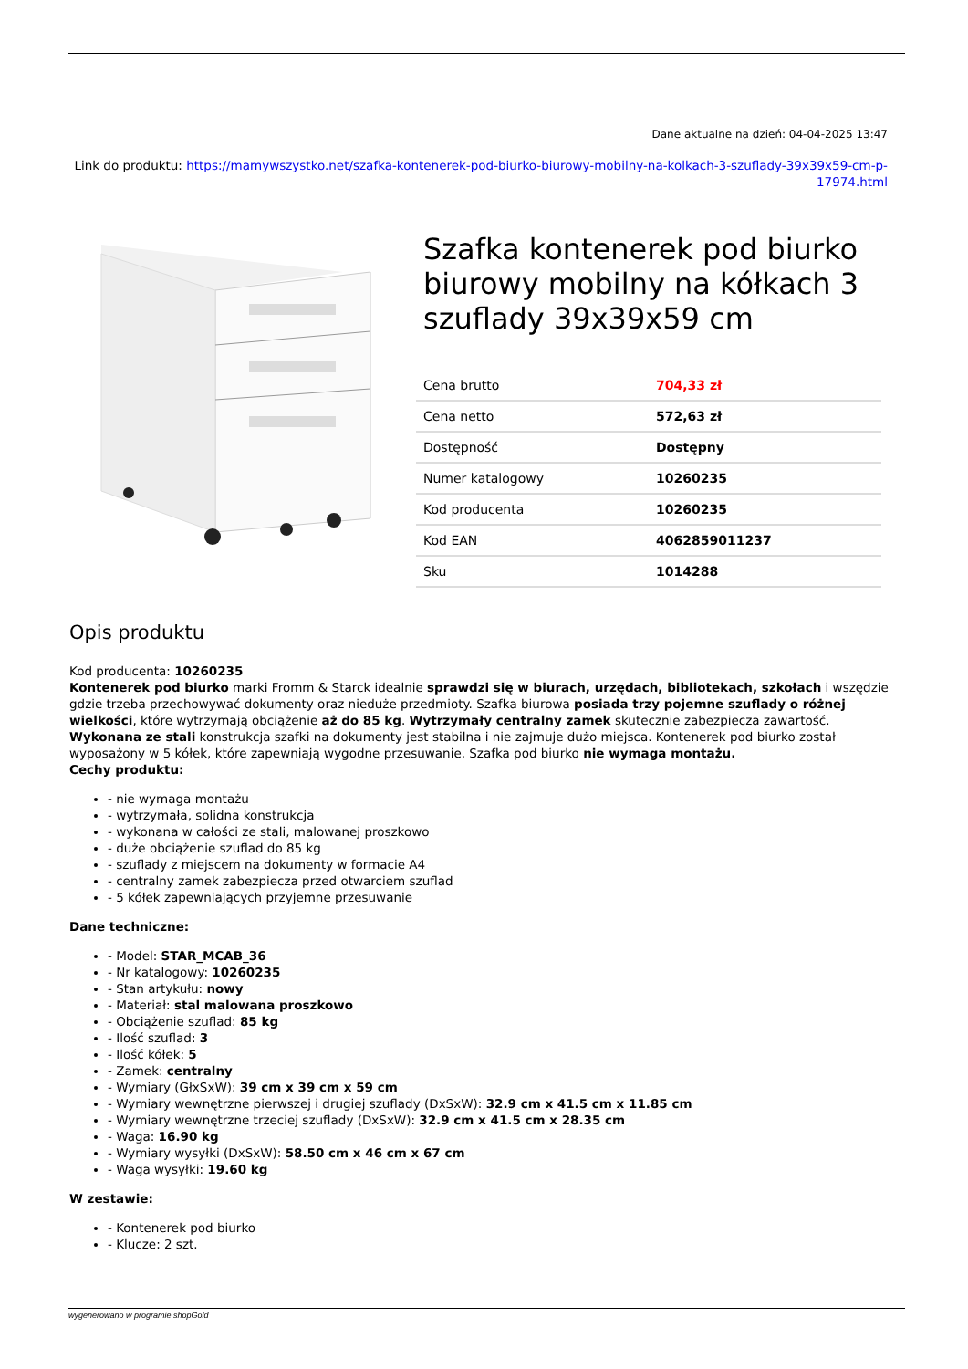Dane aktualne na dzień: 04-04-2025 13:47
Link do produktu: https://mamywszystko.net/szafka-kontenerek-pod-biurko-biurowy-mobilny-na-kolkach-3-szuflady-39x39x59-cm-p-17974.html
Szafka kontenerek pod biurko biurowy mobilny na kółkach 3 szuflady 39x39x59 cm
| Cena brutto | 704,33 zł |
| Cena netto | 572,63 zł |
| Dostępność | Dostępny |
| Numer katalogowy | 10260235 |
| Kod producenta | 10260235 |
| Kod EAN | 4062859011237 |
| Sku | 1014288 |
Opis produktu
Kod producenta: 10260235
Kontenerek pod biurko marki Fromm & Starck idealnie sprawdzi się w biurach, urzędach, bibliotekach, szkołach i wszędzie gdzie trzeba przechowywać dokumenty oraz nieduże przedmioty. Szafka biurowa posiada trzy pojemne szuflady o różnej wielkości, które wytrzymają obciążenie aż do 85 kg. Wytrzymały centralny zamek skutecznie zabezpiecza zawartość. Wykonana ze stali konstrukcja szafki na dokumenty jest stabilna i nie zajmuje dużo miejsca. Kontenerek pod biurko został wyposażony w 5 kółek, które zapewniają wygodne przesuwanie. Szafka pod biurko nie wymaga montażu.
Cechy produktu:
- nie wymaga montażu
- wytrzymała, solidna konstrukcja
- wykonana w całości ze stali, malowanej proszkowo
- duże obciążenie szuflad do 85 kg
- szuflady z miejscem na dokumenty w formacie A4
- centralny zamek zabezpiecza przed otwarciem szuflad
- 5 kółek zapewniających przyjemne przesuwanie
Dane techniczne:
- Model: STAR_MCAB_36
- Nr katalogowy: 10260235
- Stan artykułu: nowy
- Materiał: stal malowana proszkowo
- Obciążenie szuflad: 85 kg
- Ilość szuflad: 3
- Ilość kółek: 5
- Zamek: centralny
- Wymiary (GłxSxW): 39 cm x 39 cm x 59 cm
- Wymiary wewnętrzne pierwszej i drugiej szuflady (DxSxW): 32.9 cm x 41.5 cm x 11.85 cm
- Wymiary wewnętrzne trzeciej szuflady (DxSxW): 32.9 cm x 41.5 cm x 28.35 cm
- Waga: 16.90 kg
- Wymiary wysyłki (DxSxW): 58.50 cm x 46 cm x 67 cm
- Waga wysyłki: 19.60 kg
W zestawie:
- Kontenerek pod biurko
- Klucze: 2 szt.
wygenerowano w programie shopGold